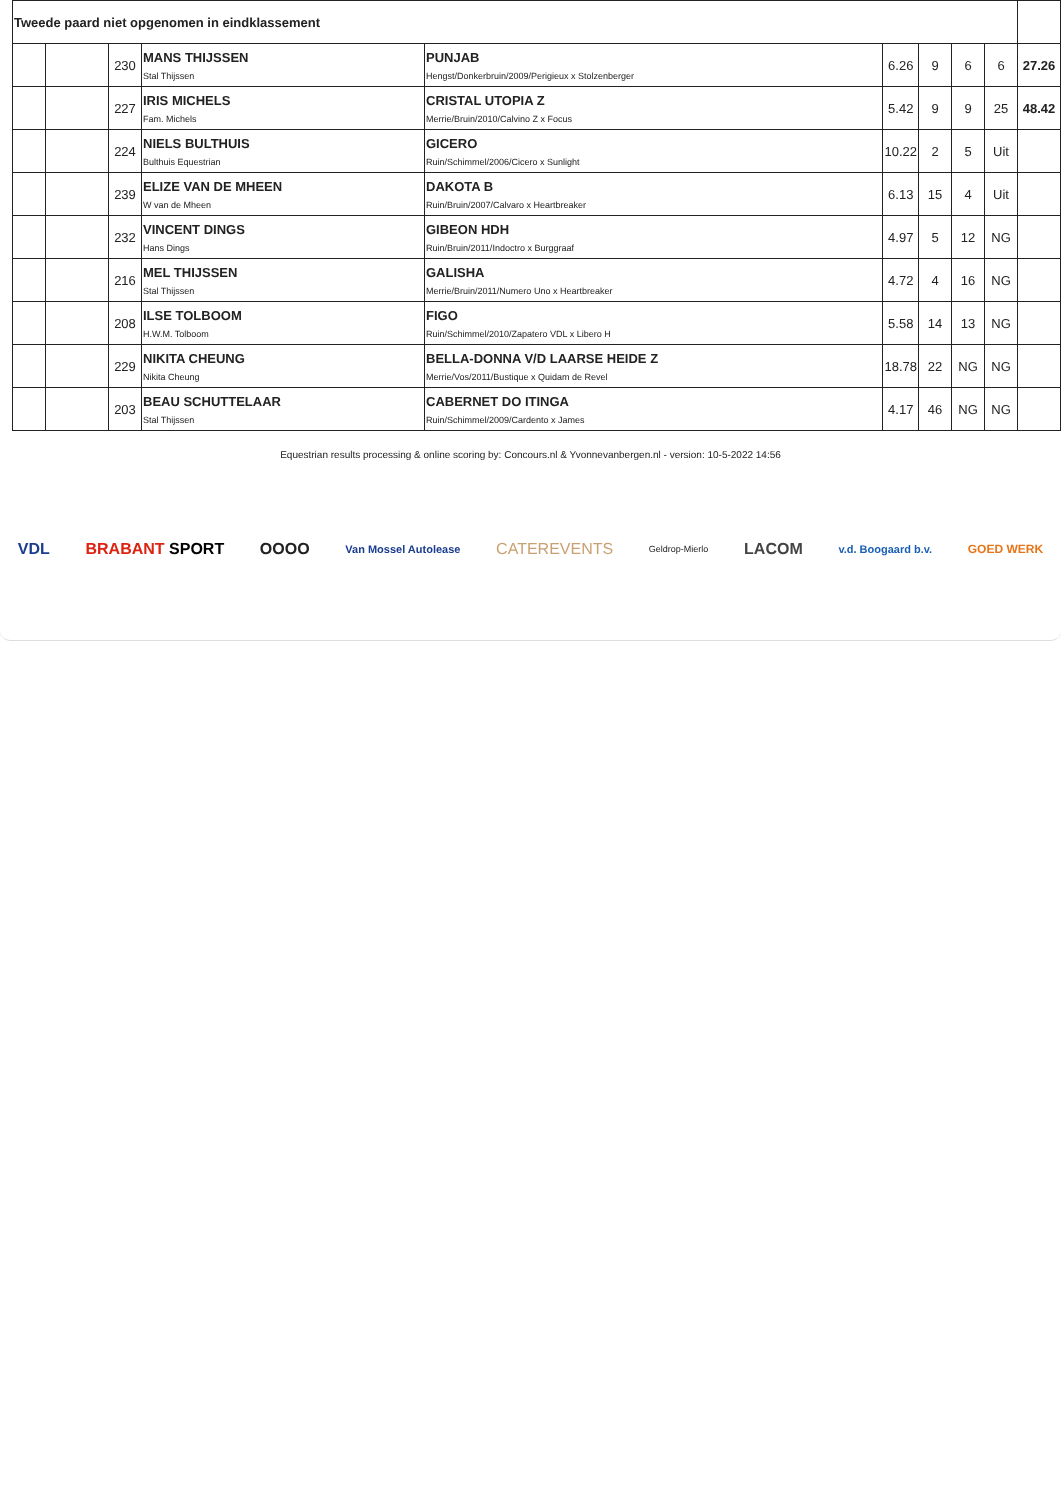| Tweede paard niet opgenomen in eindklassement | | | | | | | | | |
| | | 230 | MANS THIJSSEN Stal Thijssen | PUNJAB Hengst/Donkerbruin/2009/Perigieux x Stolzenberger | 6.26 | 9 | 6 | 6 | 27.26 |
| | | 227 | IRIS MICHELS Fam. Michels | CRISTAL UTOPIA Z Merrie/Bruin/2010/Calvino Z x Focus | 5.42 | 9 | 9 | 25 | 48.42 |
| | | 224 | NIELS BULTHUIS Bulthuis Equestrian | GICERO Ruin/Schimmel/2006/Cicero x Sunlight | 10.22 | 2 | 5 | Uit | |
| | | 239 | ELIZE VAN DE MHEEN W van de Mheen | DAKOTA B Ruin/Bruin/2007/Calvaro x Heartbreaker | 6.13 | 15 | 4 | Uit | |
| | | 232 | VINCENT DINGS Hans Dings | GIBEON HDH Ruin/Bruin/2011/Indoctro x Burggraaf | 4.97 | 5 | 12 | NG | |
| | | 216 | MEL THIJSSEN Stal Thijssen | GALISHA Merrie/Bruin/2011/Numero Uno x Heartbreaker | 4.72 | 4 | 16 | NG | |
| | | 208 | ILSE TOLBOOM H.W.M. Tolboom | FIGO Ruin/Schimmel/2010/Zapatero VDL x Libero H | 5.58 | 14 | 13 | NG | |
| | | 229 | NIKITA CHEUNG Nikita Cheung | BELLA-DONNA V/D LAARSE HEIDE Z Merrie/Vos/2011/Bustique x Quidam de Revel | 18.78 | 22 | NG | NG | |
| | | 203 | BEAU SCHUTTELAAR Stal Thijssen | CABERNET DO ITINGA Ruin/Schimmel/2009/Cardento x James | 4.17 | 46 | NG | NG | |
Equestrian results processing & online scoring by: Concours.nl & Yvonnevanbergen.nl - version: 10-5-2022 14:56
VDL BRABANT SPORT OOOO Van Mossel Autolease CATEREVENTS Geldrop-Mierlo LACOM v.d. Boogaard b.v. GOED WERK